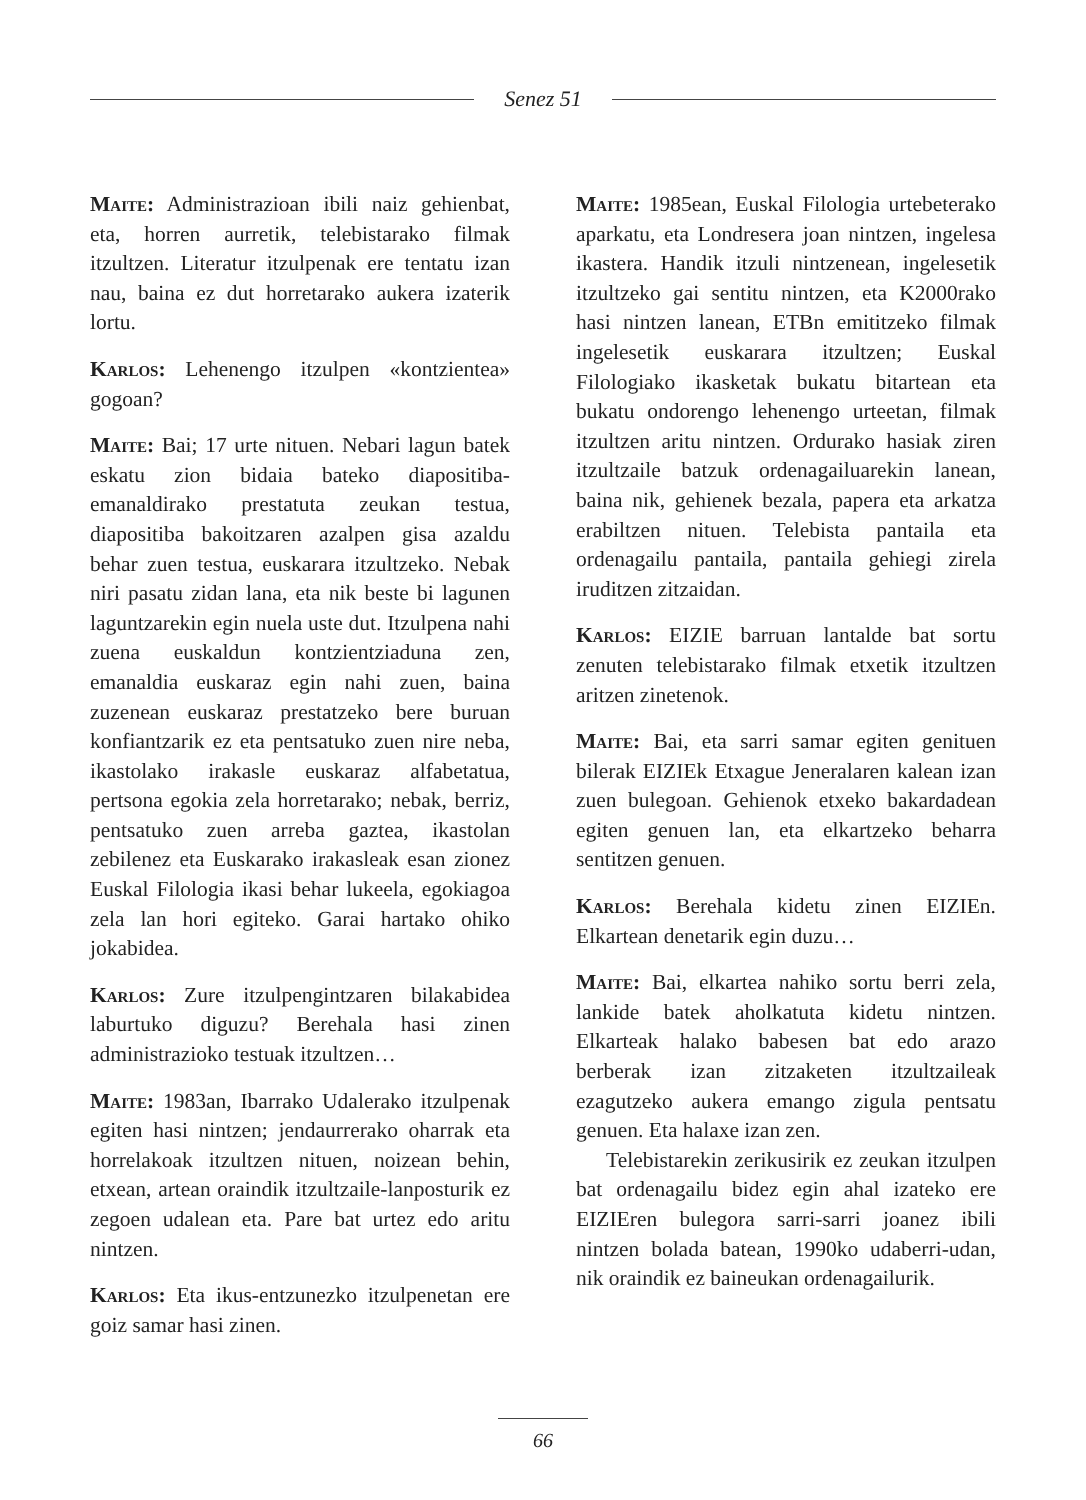Senez 51
Maite: Administrazioan ibili naiz gehienbat, eta, horren aurretik, telebistarako filmak itzultzen. Literatur itzulpenak ere tentatu izan nau, baina ez dut horretarako aukera izaterik lortu.
Karlos: Lehenengo itzulpen «kontzientea» gogoan?
Maite: Bai; 17 urte nituen. Nebari lagun batek eskatu zion bidaia bateko diapositiba-emanaldirako prestatuta zeukan testua, diapositiba bakoitzaren azalpen gisa azaldu behar zuen testua, euskarara itzultzeko. Nebak niri pasatu zidan lana, eta nik beste bi lagunen laguntzarekin egin nuela uste dut. Itzulpena nahi zuena euskaldun kontzientziaduna zen, emanaldia euskaraz egin nahi zuen, baina zuzenean euskaraz prestatzeko bere buruan konfiantzarik ez eta pentsatuko zuen nire neba, ikastolako irakasle euskaraz alfabetatua, pertsona egokia zela horretarako; nebak, berriz, pentsatuko zuen arreba gaztea, ikastolan zebilenez eta Euskarako irakasleak esan zionez Euskal Filologia ikasi behar lukeela, egokiagoa zela lan hori egiteko. Garai hartako ohiko jokabidea.
Karlos: Zure itzulpengintzaren bilakabidea laburtuko diguzu? Berehala hasi zinen administrazioko testuak itzultzen…
Maite: 1983an, Ibarrako Udalerako itzulpenak egiten hasi nintzen; jendaurrerako oharrak eta horrelakoak itzultzen nituen, noizean behin, etxean, artean oraindik itzultzaile-lanposturik ez zegoen udalean eta. Pare bat urtez edo aritu nintzen.
Karlos: Eta ikus-entzunezko itzulpenetan ere goiz samar hasi zinen.
Maite: 1985ean, Euskal Filologia urtebeterako aparkatu, eta Londresera joan nintzen, ingelesa ikastera. Handik itzuli nintzenean, ingelesetik itzultzeko gai sentitu nintzen, eta K2000rako hasi nintzen lanean, ETBn emititzeko filmak ingelesetik euskarara itzultzen; Euskal Filologiako ikasketak bukatu bitartean eta bukatu ondorengo lehenengo urteetan, filmak itzultzen aritu nintzen. Ordurako hasiak ziren itzultzaile batzuk ordenagailuarekin lanean, baina nik, gehienek bezala, papera eta arkatza erabiltzen nituen. Telebista pantaila eta ordenagailu pantaila, pantaila gehiegi zirela iruditzen zitzaidan.
Karlos: EIZIE barruan lantalde bat sortu zenuten telebistarako filmak etxetik itzultzen aritzen zinetenok.
Maite: Bai, eta sarri samar egiten genituen bilerak EIZIEk Etxague Jeneralaren kalean izan zuen bulegoan. Gehienok etxeko bakardadean egiten genuen lan, eta elkartzeko beharra sentitzen genuen.
Karlos: Berehala kidetu zinen EIZIEn. Elkartean denetarik egin duzu…
Maite: Bai, elkartea nahiko sortu berri zela, lankide batek aholkatuta kidetu nintzen. Elkarteak halako babesen bat edo arazo berberak izan zitzaketen itzultzaileak ezagutzeko aukera emango zigula pentsatu genuen. Eta halaxe izan zen.
Telebistarekin zerikusirik ez zeukan itzulpen bat ordenagailu bidez egin ahal izateko ere EIZIEren bulegora sarri-sarri joanez ibili nintzen bolada batean, 1990ko udaberri-udan, nik oraindik ez baineukan ordenagailurik.
66